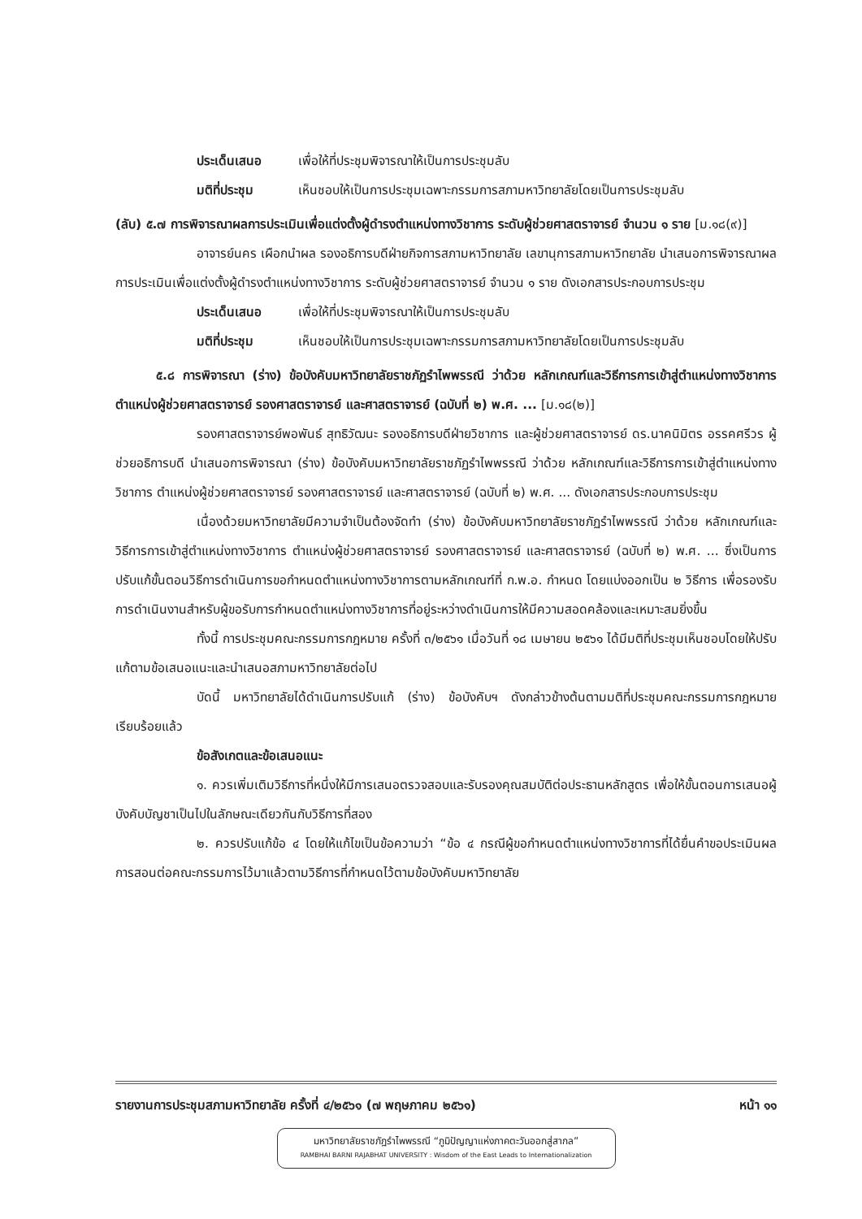ประเด็นเสนอ เพื่อให้ที่ประชุมพิจารณาให้เป็นการประชุมลับ
มติที่ประชุม เห็นชอบให้เป็นการประชุมเฉพาะกรรมการสภามหาวิทยาลัยโดยเป็นการประชุมลับ
(ลับ) ๕.๗ การพิจารณาผลการประเมินเพื่อแต่งตั้งผู้ดำรงตำแหน่งทางวิชาการ ระดับผู้ช่วยศาสตราจารย์ จำนวน ๑ ราย [ม.๑๘(๙)]
อาจารย์นคร เผือกนำผล รองอธิการบดีฝ่ายกิจการสภามหาวิทยาลัย เลขานุการสภามหาวิทยาลัย นำเสนอการพิจารณาผลการประเมินเพื่อแต่งตั้งผู้ดำรงตำแหน่งทางวิชาการ ระดับผู้ช่วยศาสตราจารย์ จำนวน ๑ ราย ดังเอกสารประกอบการประชุม
ประเด็นเสนอ เพื่อให้ที่ประชุมพิจารณาให้เป็นการประชุมลับ
มติที่ประชุม เห็นชอบให้เป็นการประชุมเฉพาะกรรมการสภามหาวิทยาลัยโดยเป็นการประชุมลับ
๕.๘ การพิจารณา (ร่าง) ข้อบังคับมหาวิทยาลัยราชภัฏรำไพพรรณี ว่าด้วย หลักเกณฑ์และวิธีการการเข้าสู่ตำแหน่งทางวิชาการ ตำแหน่งผู้ช่วยศาสตราจารย์ รองศาสตราจารย์ และศาสตราจารย์ (ฉบับที่ ๒) พ.ศ. ... [ม.๑๘(๒)]
รองศาสตราจารย์พอพันธ์ สุทธิวัฒนะ รองอธิการบดีฝ่ายวิชาการ และผู้ช่วยศาสตราจารย์ ดร.นาคนิมิตร อรรคศรีวร ผู้ช่วยอธิการบดี นำเสนอการพิจารณา (ร่าง) ข้อบังคับมหาวิทยาลัยราชภัฏรำไพพรรณี ว่าด้วย หลักเกณฑ์และวิธีการการเข้าสู่ตำแหน่งทางวิชาการ ตำแหน่งผู้ช่วยศาสตราจารย์ รองศาสตราจารย์ และศาสตราจารย์ (ฉบับที่ ๒) พ.ศ. ... ดังเอกสารประกอบการประชุม
เนื่องด้วยมหาวิทยาลัยมีความจำเป็นต้องจัดทำ (ร่าง) ข้อบังคับมหาวิทยาลัยราชภัฏรำไพพรรณี ว่าด้วย หลักเกณฑ์และวิธีการการเข้าสู่ตำแหน่งทางวิชาการ ตำแหน่งผู้ช่วยศาสตราจารย์ รองศาสตราจารย์ และศาสตราจารย์ (ฉบับที่ ๒) พ.ศ. ... ซึ่งเป็นการปรับแก้ขั้นตอนวิธีการดำเนินการขอกำหนดตำแหน่งทางวิชาการตามหลักเกณฑ์ที่ ก.พ.อ. กำหนด โดยแบ่งออกเป็น ๒ วิธีการ เพื่อรองรับการดำเนินงานสำหรับผู้ขอรับการกำหนดตำแหน่งทางวิชาการที่อยู่ระหว่างดำเนินการให้มีความสอดคล้องและเหมาะสมยิ่งขึ้น
ทั้งนี้ การประชุมคณะกรรมการกฎหมาย ครั้งที่ ๓/๒๕๖๑ เมื่อวันที่ ๑๘ เมษายน ๒๕๖๑ ได้มีมติที่ประชุมเห็นชอบโดยให้ปรับแก้ตามข้อเสนอแนะและนำเสนอสภามหาวิทยาลัยต่อไป
บัดนี้ มหาวิทยาลัยได้ดำเนินการปรับแก้ (ร่าง) ข้อบังคับฯ ดังกล่าวข้างต้นตามมติที่ประชุมคณะกรรมการกฎหมายเรียบร้อยแล้ว
ข้อสังเกตและข้อเสนอแนะ
๑. ควรเพิ่มเติมวิธีการที่หนึ่งให้มีการเสนอตรวจสอบและรับรองคุณสมบัติต่อประธานหลักสูตร เพื่อให้ขั้นตอนการเสนอผู้บังคับบัญชาเป็นไปในลักษณะเดียวกันกับวิธีการที่สอง
๒. ควรปรับแก้ข้อ ๔ โดยให้แก้ไขเป็นข้อความว่า “ข้อ ๔ กรณีผู้ขอกำหนดตำแหน่งทางวิชาการที่ได้ยื่นคำขอประเมินผลการสอนต่อคณะกรรมการไว้มาแล้วตามวิธีการที่กำหนดไว้ตามข้อบังคับมหาวิทยาลัย
รายงานการประชุมสภามหาวิทยาลัย ครั้งที่ ๔/๒๕๖๑ (๗ พฤษภาคม ๒๕๖๑) หน้า ๑๑
มหาวิทยาลัยราชภัฏรำไพพรรณี “ภูมิปัญญาแห่งภาคตะวันออกสู่สากล”
RAMBHAI BARNI RAJABHAT UNIVERSITY : Wisdom of the East Leads to Internationalization